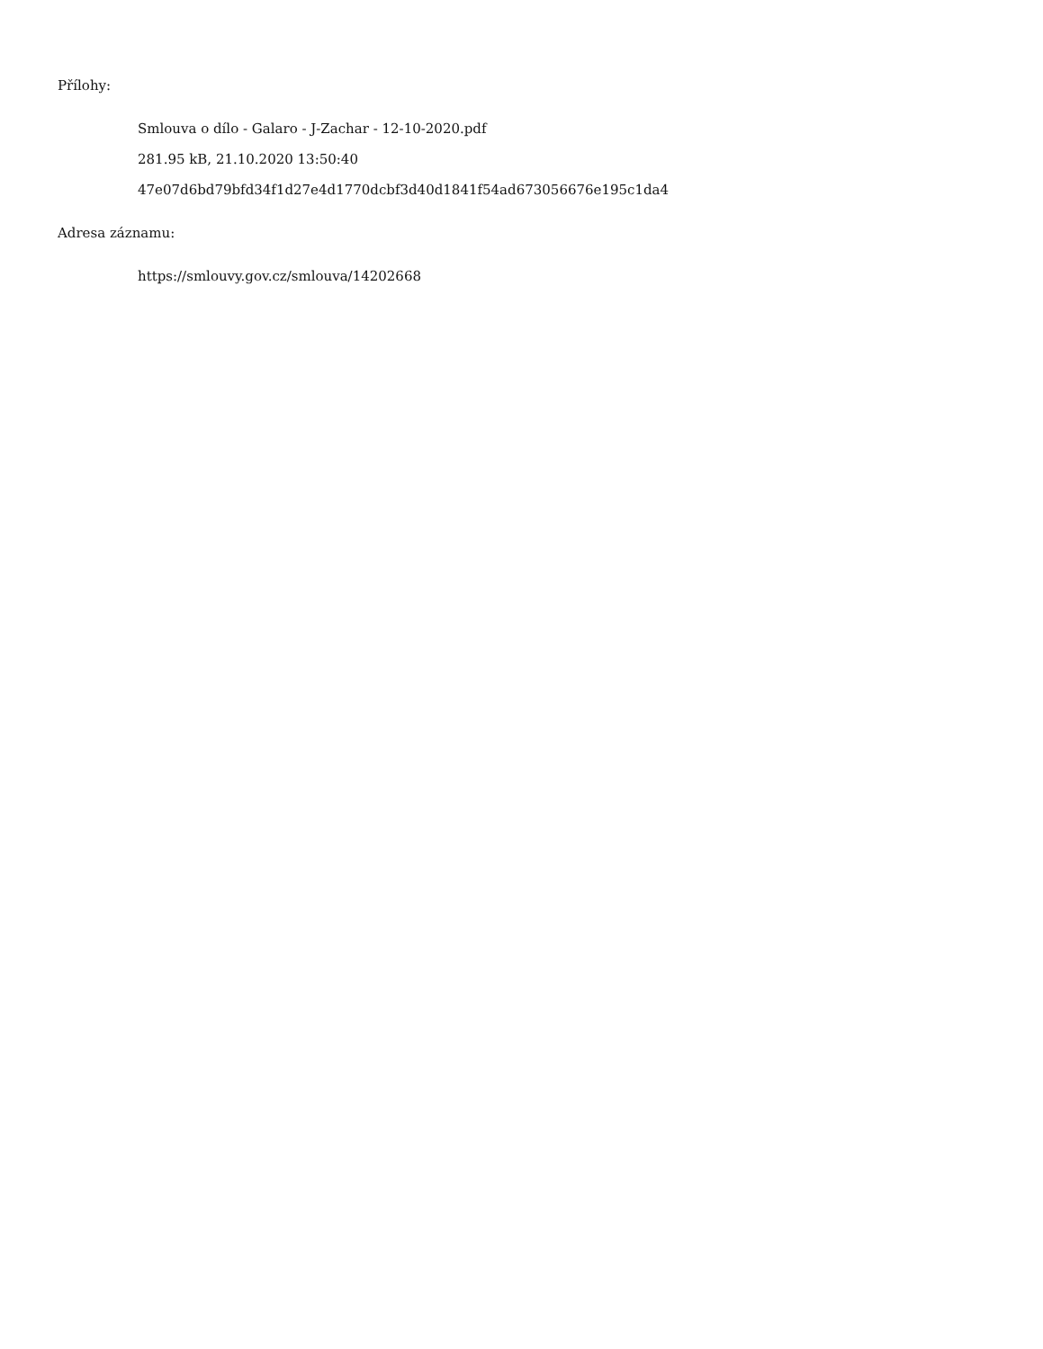Přílohy:
Smlouva o dílo - Galaro - J-Zachar - 12-10-2020.pdf
281.95 kB, 21.10.2020 13:50:40
47e07d6bd79bfd34f1d27e4d1770dcbf3d40d1841f54ad673056676e195c1da4
Adresa záznamu:
https://smlouvy.gov.cz/smlouva/14202668